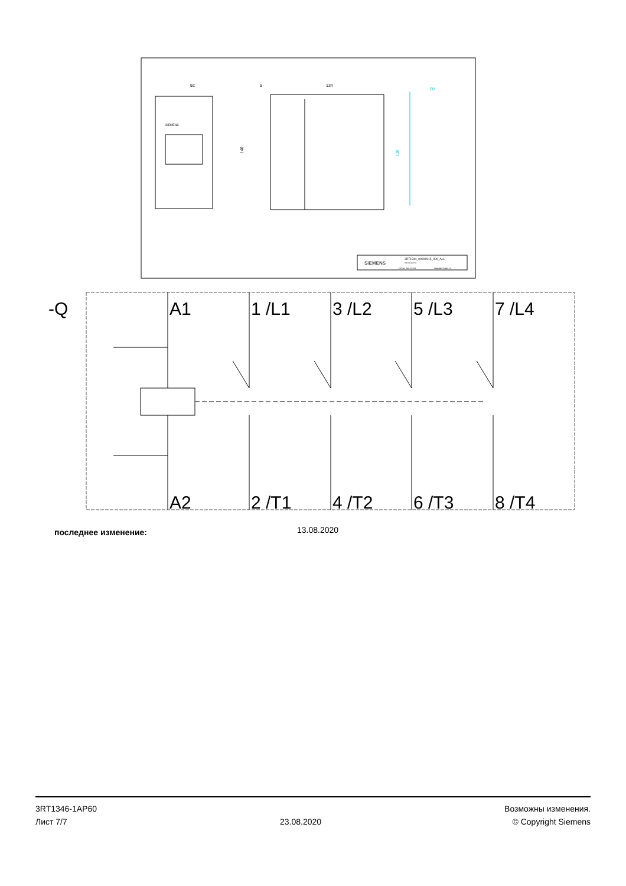SIEMENS
92
134
5
140
60
130
SIEMENS
3RT1344_00001915_000_ALL
Schütz 4pol S3
Format / Size: DIN A3
Massstab / Scale: 1:1
-Q
A1
1 /L1
3 /L2
5 /L3
7 /L4
A2
2 /T1
4 /T2
6 /T3
8 /T4
последнее изменение: 13.08.2020
3RT1346-1AP60
Лист 7/7
23.08.2020
Возможны изменения.
© Copyright Siemens